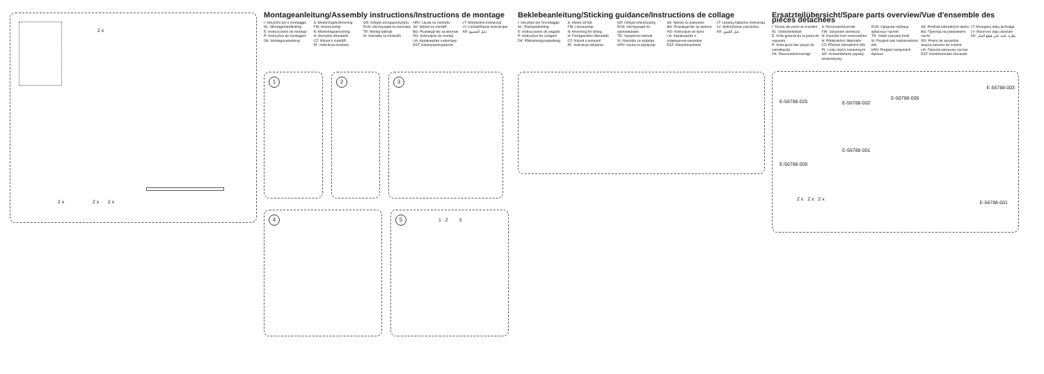2 x
2 x 2 x 2 x
Montageanleitung/Assembly instructions/Instructions de montage
I: Istruzioni per il montaggio
NL: Montagehandleiding
E: Instrucciones de montaje
P: Instruções de montagem
DK: Montagevejledning
S: Monteringsbeskrivning
FIN: Asennusohje
N: Monteringsanvisning
H: Szerelési útmutatás
CZ: Návod k montáži
PL: Instrukcja montażu
GR: Οδηγία συναρμολόγησης
RUS: Инструкция по монтажу
TR: Montaj talimatı
SI: Navodila za montažo
HRV: Uputa za montažu
SK: Návod na montáž
BG: Ръководство за монтаж
RO: Instrucţiuni de montaj
UA: Керівництво з монтажу
EST: Kokkupanekujuhend
LT: Montavimo instrukcija
LV: Uzstādīšanas instrukcijas
AR: دليل التجميع
1
2
3
4 5 1 2 3
Beklebeanleitung/Sticking guidance/Instructions de collage
I: Istruzioni per l'incollaggio
NL: Plakhandleiding
E: Instrucciones de pegado
P: Instruções de colagem
DK: Påklæbningsvejledning
S: Klistra så här
FIN: Liimausohje
N: Anvisning for liming
H: Felragasztási útmutatás
CZ: Návod k polepení
PL: Instrukcja oklejania
GR: Οδηγία επικόλλησης
RUS: Инструкция по наклеиванию
TR: Yapıştırma talimatı
SI: Navodila za lepljenje
HRV: Uputa za lijepljenje
SK: Návod na polepenie
BG: Ръководство за лепене
RO: Instrucţiuni de lipire
UA: Керівництво з розміщення наклейок
EST: Kleepimisjuhend
LT: Lipdukų klijavimo instrukcija
LV: Aplīmēšanas pamācība
AR: دليل اللصق
Ersatzteilübersicht/Spare parts overview/Vue d'ensemble des pièces détachées
I: Tavola dei pezzi di ricambio
NL: Onderdelenlijst
E: Vista general de la pieza de repuesto
P: Vista geral das peças de substituição
DK: Reservedelsoversigt
S: Reservdelsöversikt
FIN: Varaosien yleiskuva
N: Oversikt over reservedeler
H: Pótalkatrész-áttekintés
CZ: Přehled náhradních dílů
PL: Lista części zamiennych
GR: Αντικατάσταση μερικής επισκόπησης
RUS: Сводная таблица запасных частей
TR: Yedek parçalar özeti
SI: Pregled nad nadomestnimi deli
HRV: Pregled zamjenskih dijelova
SK: Prehľad náhradných dielov
BG: Преглед на резервните части
RO: Privire de ansamblu asupra pieselor de schimb
UA: Перелік запасних частин
EST: Asendusosade ülevaade
LT: Atsarginių dalių apžvalga
LV: Rezerves daļu pārskats
AR: نظرة عامة على قطع الغيار
E-56788-025 E-56788-002
E-56788-006
E-56788-003
E-56788-001
E-56788-000
2 x 2 x 2 x
E-56788-001